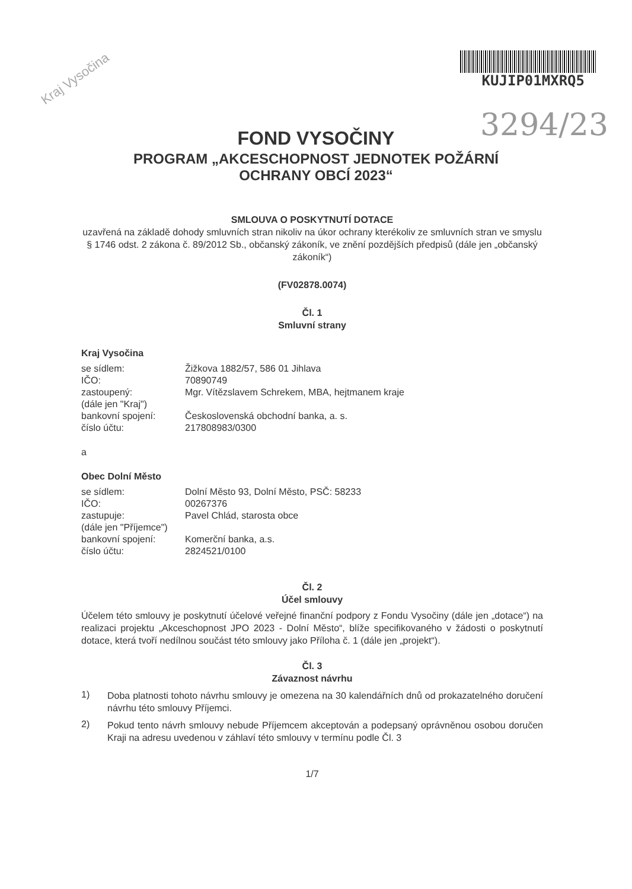Kraj Vysočina KUJIP01MXRQ5
3294/23
FOND VYSOČINY
PROGRAM „AKCESCHOPNOST JEDNOTEK POŽÁRNÍ
OCHRANY OBCÍ 2023“
SMLOUVA O POSKYTNUTÍ DOTACE
uzavřená na základě dohody smluvních stran nikoliv na úkor ochrany kterékoliv ze smluvních stran ve smyslu § 1746 odst. 2 zákona č. 89/2012 Sb., občanský zákoník, ve znění pozdějších předpisů (dále jen „občanský zákoník“)
(FV02878.0074)
Čl. 1
Smluvní strany
Kraj Vysočina
| se sídlem: | Žižkova 1882/57, 586 01 Jihlava |
| IČO: | 70890749 |
| zastoupený: | Mgr. Vítězslavem Schrekem, MBA, hejtmanem kraje |
| (dále jen "Kraj") | |
| bankovní spojení: | Československá obchodní banka, a. s. |
| číslo účtu: | 217808983/0300 |
a
Obec Dolní Město
| se sídlem: | Dolní Město 93, Dolní Město, PSČ: 58233 |
| IČO: | 00267376 |
| zastupuje: | Pavel Chlád, starosta obce |
| (dále jen "Příjemce") | |
| bankovní spojení: | Komerční banka, a.s. |
| číslo účtu: | 2824521/0100 |
Čl. 2
Účel smlouvy
Účelem této smlouvy je poskytnutí účelové veřejné finanční podpory z Fondu Vysočiny (dále jen „dotace“) na realizaci projektu „Akceschopnost JPO 2023 - Dolní Město“, blíže specifikovaného v žádosti o poskytnutí dotace, která tvoří nedílnou součást této smlouvy jako Příloha č. 1 (dále jen „projekt“).
Čl. 3
Závaznost návrhu
1)
Doba platnosti tohoto návrhu smlouvy je omezena na 30 kalendářních dnů od prokazatelného doručení návrhu této smlouvy Příjemci.
2)
Pokud tento návrh smlouvy nebude Příjemcem akceptován a podepsaný oprávněnou osobou doručen Kraji na adresu uvedenou v záhlaví této smlouvy v termínu podle Čl. 3
1/7